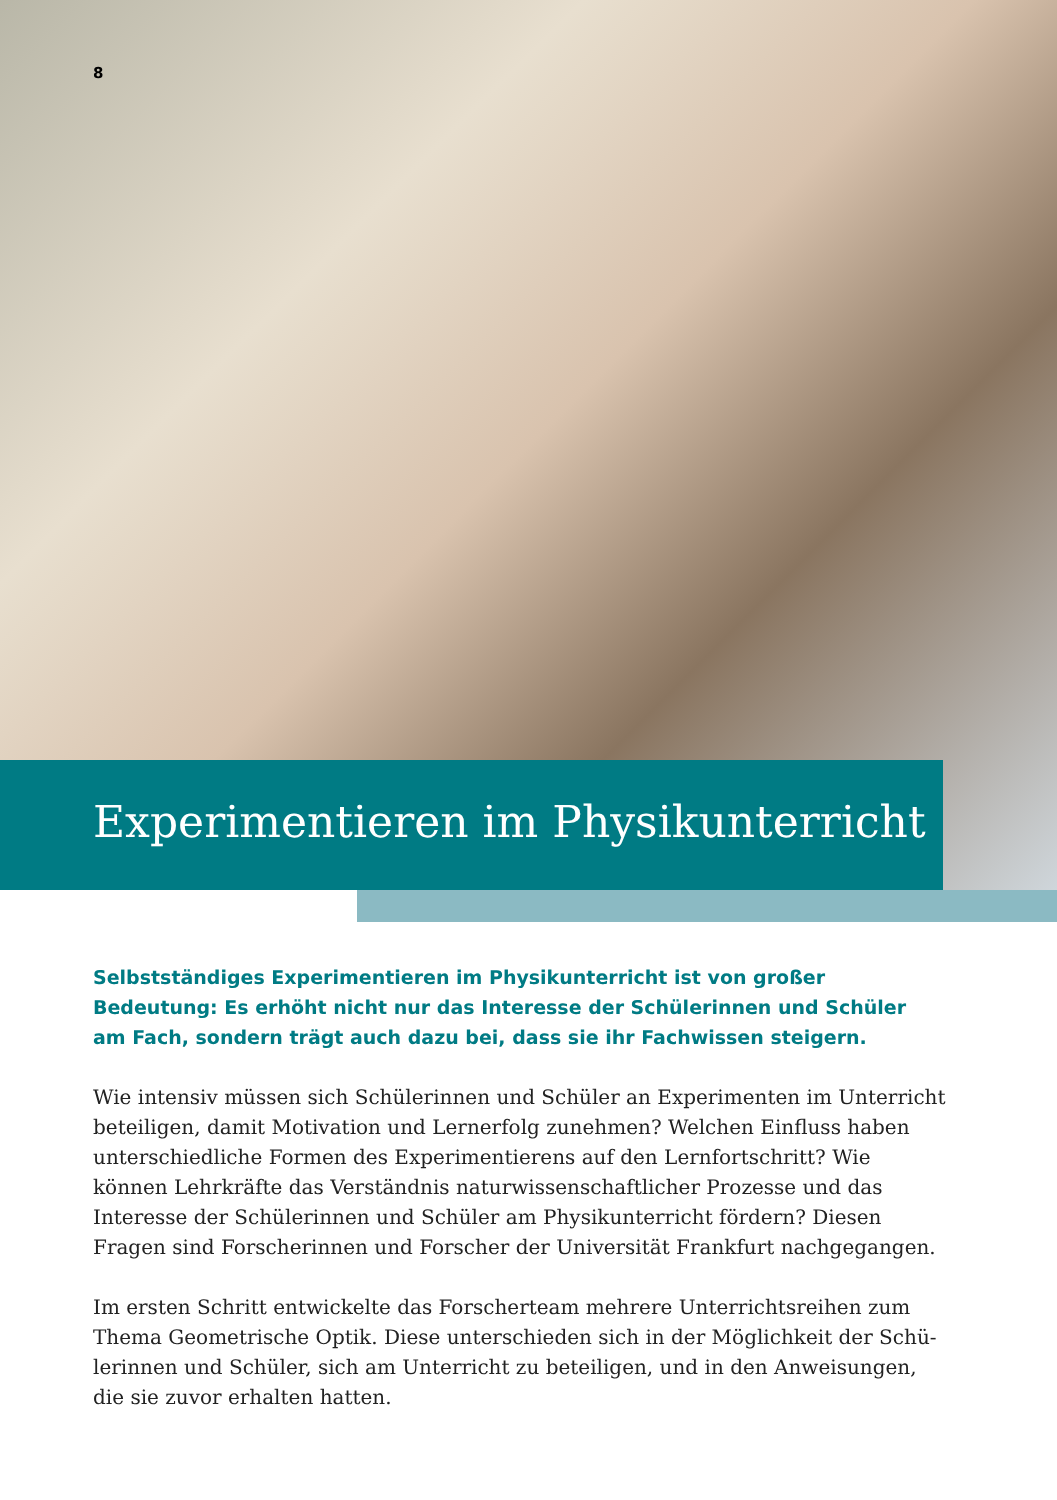8
Experimentieren im Physikunterricht
Selbstständiges Experimentieren im Physikunterricht ist von großer Bedeutung: Es erhöht nicht nur das Interesse der Schülerinnen und Schüler am Fach, sondern trägt auch dazu bei, dass sie ihr Fachwissen steigern.
Wie intensiv müssen sich Schülerinnen und Schüler an Experimenten im Unterricht beteiligen, damit Motivation und Lernerfolg zunehmen? Welchen Einfluss haben unterschiedliche Formen des Experimentierens auf den Lernfortschritt? Wie können Lehrkräfte das Verständnis naturwissenschaftlicher Prozesse und das Interesse der Schülerinnen und Schüler am Physikunterricht fördern? Diesen Fragen sind Forsche­rinnen und Forscher der Universität Frankfurt nachgegangen.
Im ersten Schritt entwickelte das Forscherteam mehrere Unterrichtsreihen zum Thema Geometrische Optik. Diese unterschieden sich in der Möglichkeit der Schü­lerinnen und Schüler, sich am Unterricht zu beteiligen, und in den Anweisungen, die sie zuvor erhalten hatten.